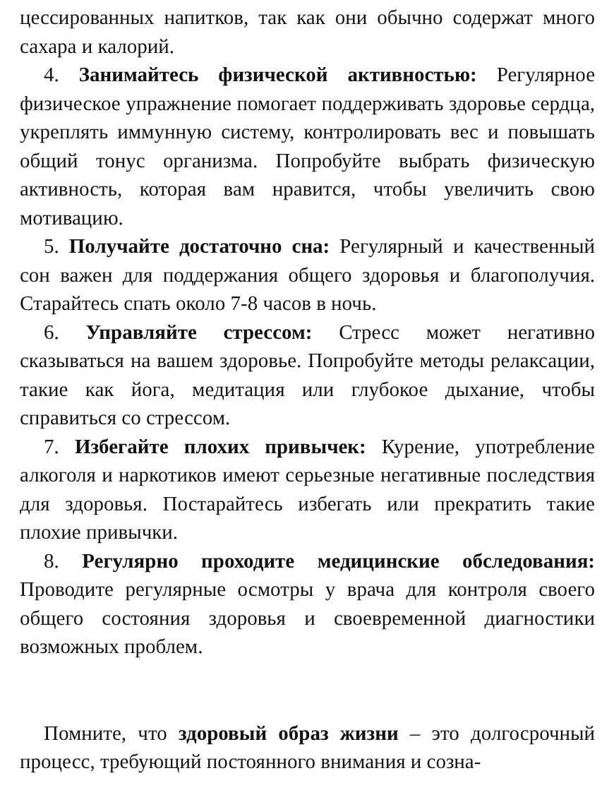цессированных напитков, так как они обычно содержат много сахара и калорий.
4. Занимайтесь физической активностью: Регулярное физическое упражнение помогает поддерживать здоровье сердца, укреплять иммунную систему, контролировать вес и повышать общий тонус организма. Попробуйте выбрать физическую активность, которая вам нравится, чтобы увеличить свою мотивацию.
5. Получайте достаточно сна: Регулярный и качественный сон важен для поддержания общего здоровья и благополучия. Старайтесь спать около 7-8 часов в ночь.
6. Управляйте стрессом: Стресс может негативно сказываться на вашем здоровье. Попробуйте методы релаксации, такие как йога, медитация или глубокое дыхание, чтобы справиться со стрессом.
7. Избегайте плохих привычек: Курение, употребление алкоголя и наркотиков имеют серьезные негативные последствия для здоровья. Постарайтесь избегать или прекратить такие плохие привычки.
8. Регулярно проходите медицинские обследования: Проводите регулярные осмотры у врача для контроля своего общего состояния здоровья и своевременной диагностики возможных проблем.
Помните, что здоровый образ жизни – это долгосрочный процесс, требующий постоянного внимания и созна-